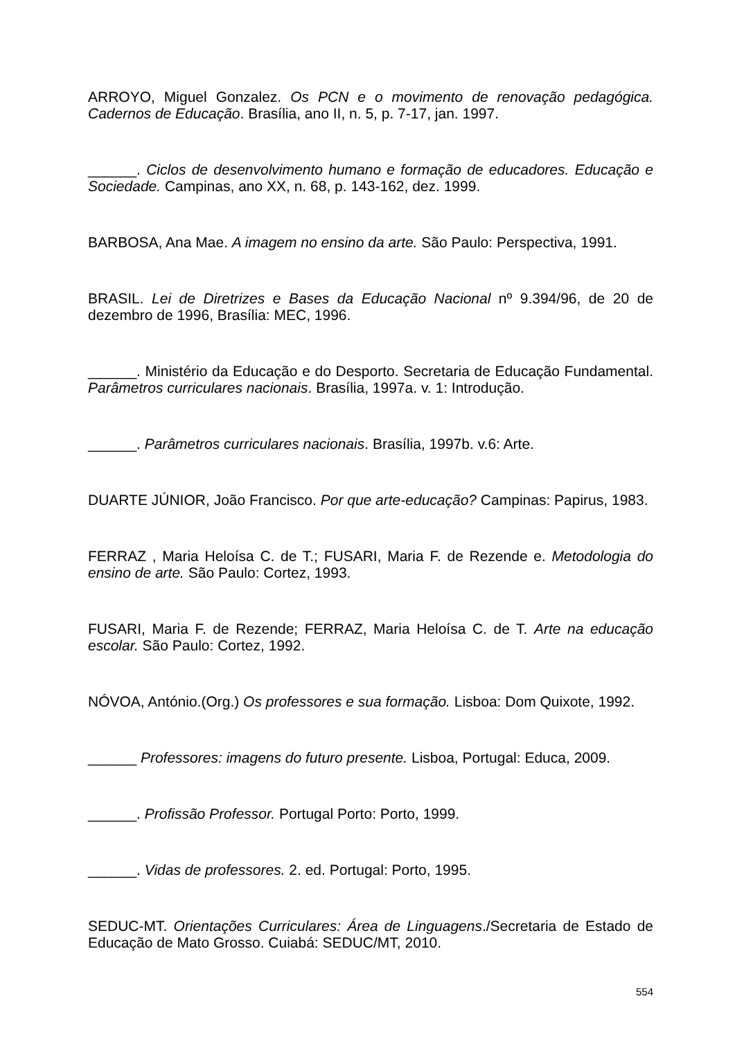ARROYO, Miguel Gonzalez. Os PCN e o movimento de renovação pedagógica. Cadernos de Educação. Brasília, ano II, n. 5, p. 7-17, jan. 1997.
______. Ciclos de desenvolvimento humano e formação de educadores. Educação e Sociedade. Campinas, ano XX, n. 68, p. 143-162, dez. 1999.
BARBOSA, Ana Mae. A imagem no ensino da arte. São Paulo: Perspectiva, 1991.
BRASIL. Lei de Diretrizes e Bases da Educação Nacional nº 9.394/96, de 20 de dezembro de 1996, Brasília: MEC, 1996.
______. Ministério da Educação e do Desporto. Secretaria de Educação Fundamental. Parâmetros curriculares nacionais. Brasília, 1997a. v. 1: Introdução.
______. Parâmetros curriculares nacionais. Brasília, 1997b. v.6: Arte.
DUARTE JÚNIOR, João Francisco. Por que arte-educação? Campinas: Papirus, 1983.
FERRAZ , Maria Heloísa C. de T.; FUSARI, Maria F. de Rezende e. Metodologia do ensino de arte. São Paulo: Cortez, 1993.
FUSARI, Maria F. de Rezende; FERRAZ, Maria Heloísa C. de T. Arte na educação escolar. São Paulo: Cortez, 1992.
NÓVOA, António.(Org.) Os professores e sua formação. Lisboa: Dom Quixote, 1992.
______ Professores: imagens do futuro presente. Lisboa, Portugal: Educa, 2009.
______. Profissão Professor. Portugal Porto: Porto, 1999.
______. Vidas de professores. 2. ed. Portugal: Porto, 1995.
SEDUC-MT. Orientações Curriculares: Área de Linguagens./Secretaria de Estado de Educação de Mato Grosso. Cuiabá: SEDUC/MT, 2010.
554